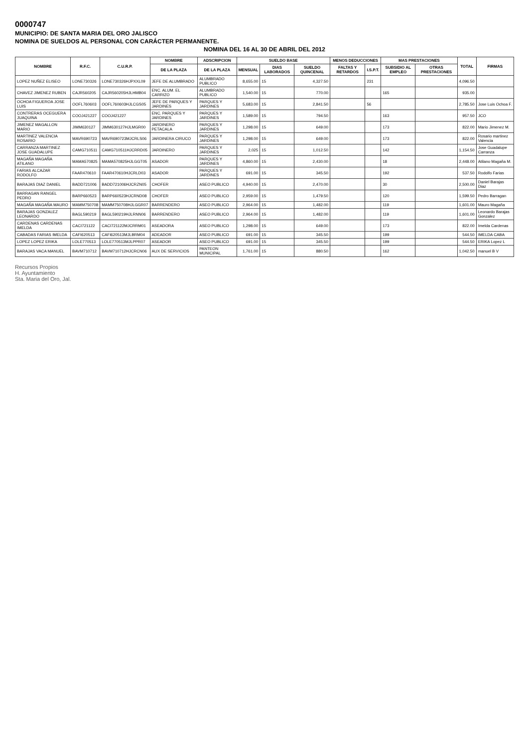0000747
MUNICIPIO: DE SANTA MARIA DEL ORO JALISCO
NOMINA DE SUELDOS AL PERSONAL CON CARÁCTER PERMANENTE.
NOMINA DEL 16 AL 30 DE ABRIL DEL 2012
| NOMBRE | R.F.C. | C.U.R.P. | NOMBRE | ADSCRIPCION | SUELDO BASE | | | MENOS DEDUCCIONES | | MAS PRESTACIONES | | TOTAL | FIRMAS |
| --- | --- | --- | --- | --- | --- | --- | --- | --- | --- | --- | --- | --- | --- |
| | | | DE LA PLAZA | DE LA PLAZA | MENSUAL | DIAS LABORADOS | SUELDO QUINCENAL | FALTAS Y RETARDOS | I.S.P.T. | SUBSIDIO AL EMPLEO | OTRAS PRESTACIONES | | |
| LOPEZ NUÑEZ ELISEO | LONE730326 | LONE730326HJPXXL09 | JEFE DE ALUMBRADO | ALUMBRADO PUBLICO | 8,655.00 | 15 | 4,327.50 | | 231 | | | 4,096.50 | |
| CHAVEZ JIMENEZ RUBEN | CAJR560205 | CAJR560205HJLHMB04 | ENC. ALUM. EL CARRIZO | ALUMBRADO PUBLICO | 1,540.00 | 15 | 770.00 | | | 165 | | 935.00 | |
| OCHOA FIGUEROA JOSE LUIS | OOFL760603 | OOFL760603HJLCGS05 | JEFE DE PARQUES Y JARDINES | PARQUES Y JARDINES | 5,683.00 | 15 | 2,841.50 | | 56 | | | 2,785.50 | Jose Luis Ochoa F. |
| CONTRERAS OCEGUERA JUAQUINA | COOJ421227 | COOJ421227 | ENC. PARQUES Y JARDINES | PARQUES Y JARDINES | 1,589.00 | 15 | 794.50 | | | 163 | | 957.50 | JCO |
| JIMENEZ MAGALLON MARIO | JIMM630127 | JIMM630127HJLMGR00 | JARDINERO PETACALA | PARQUES Y JARDINES | 1,298.00 | 15 | 649.00 | | | 173 | | 822.00 | Mario Jimenez M. |
| MARTINEZ VALENCIA ROSARIO | MAVR690723 | MAVR690723MJCRLS06 | JARDINERA CIRUCO | PARQUES Y JARDINES | 1,298.00 | 15 | 649.00 | | | 173 | | 822.00 | Rosario martinez Valencia |
| CARRANZA MARTINEZ JOSE GUADALUPE | CAMG710511 | CAMG710511HJCRRD05 | JARDINERO | PARQUES Y JARDINES | 2,025 | 15 | 1,012.50 | | | 142 | | 1,154.50 | Jose Guadalupe Carranza |
| MAGAÑA MAGAÑA ATILANO | MAMA570825 | MAMA570825HJLGGT05 | ASADOR | PARQUES Y JARDINES | 4,860.00 | 15 | 2,430.00 | | | 18 | | 2,448.00 | Atilano Magaña M. |
| FARIAS ALCAZAR RODOLFO | FAAR470610 | FAAR470610HJCRLD03 | ASADOR | PARQUES Y JARDINES | 691.00 | 15 | 345.50 | | | 192 | | 537.50 | Rodolfo Farias |
| BARAJAS DIAZ DANIEL | BADD721006 | BADD721006HJCRZN05 | CHOFER | ASEO PUBLICO | 4,940.00 | 15 | 2,470.00 | | | 30 | | 2,500.00 | Daniel Barajas Diaz |
| BARRAGAN RANGEL PEDRO | BARP660523 | BARP660523HJCRND08 | CHOFER | ASEO PUBLICO | 2,959.00 | 15 | 1,479.50 | | | 120 | | 1,599.50 | Pedro Barragan |
| MAGAÑA MAGAÑA MAURO | MAMM750708 | MAMM750708HJLGGR07 | BARRENDERO | ASEO PUBLICO | 2,964.00 | 15 | 1,482.00 | | | 119 | | 1,601.00 | Mauro Magaña |
| BARAJAS GONZALEZ LEONARDO | BAGL590219 | BAGL590219HJLRNN06 | BARRENDERO | ASEO PUBLICO | 2,964.00 | 15 | 1,482.00 | | | 119 | | 1,601.00 | Leonardo Barajas Gonzalez |
| CARDENAS CARDENAS IMELDA | CACI721122 | CACI721122MJCRRM01 | ASEADORA | ASEO PUBLICO | 1,298.00 | 15 | 649.00 | | | 173 | | 822.00 | Imelda Cardenas |
| CABADAS FARIAS IMELDA | CAFI620513 | CAFI620513MJLBRM04 | ADEADOR | ASEO PUBLICO | 691.00 | 15 | 345.50 | | | 199 | | 544.50 | IMELDA CABA |
| LOPEZ LOPEZ ERIKA | LOLE770513 | LOLE770513MJLPPR07 | ASEADOR | ASEO PUBLICO | 691.00 | 15 | 345.50 | | | 199 | | 544.50 | ERIKA Lopez L |
| BARAJAS VACA MANUEL | BAVM710712 | BAVM710712HJCRCN06 | AUX DE SERVICIOS | PANTEON MUNICIPAL | 1,761.00 | 15 | 880.50 | | | 162 | | 1,042.50 | manuel B V |
Recursos Propios
H. Ayuntamiento
Sta. Maria del Oro, Jal.